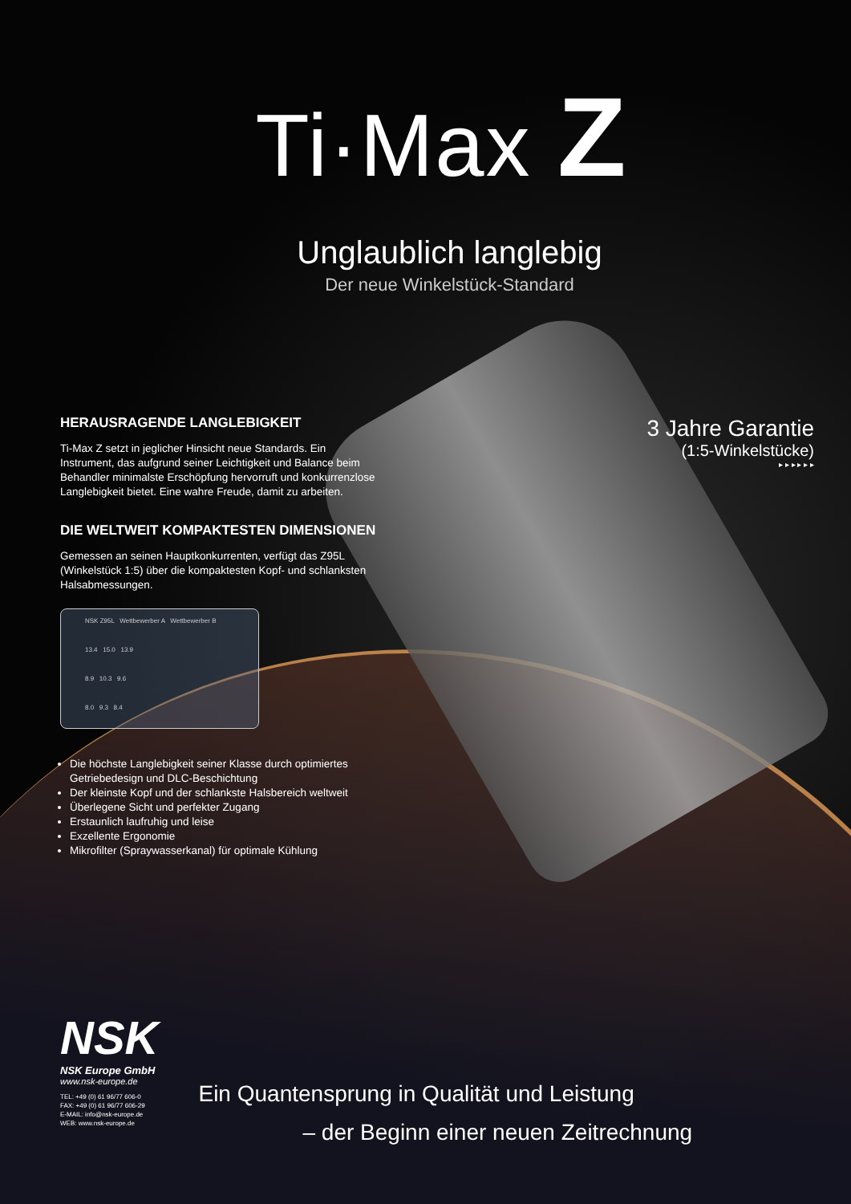Ti·Max Z
Unglaublich langlebig
Der neue Winkelstück-Standard
HERAUSRAGENDE LANGLEBIGKEIT
Ti-Max Z setzt in jeglicher Hinsicht neue Standards. Ein Instrument, das aufgrund seiner Leichtigkeit und Balance beim Behandler minimalste Erschöpfung hervorruft und konkurrenzlose Langlebigkeit bietet. Eine wahre Freude, damit zu arbeiten.
DIE WELTWEIT KOMPAKTESTEN DIMENSIONEN
Gemessen an seinen Hauptkonkurrenten, verfügt das Z95L (Winkelstück 1:5) über die kompaktesten Kopf- und schlanksten Halsabmessungen.
NSK Z95L Wettbewerber A Wettbewerber B
13.4 15.0 13.9
8.9 10.3 9.6
8.0 9.3 8.4
Die höchste Langlebigkeit seiner Klasse durch optimiertes Getriebedesign und DLC-Beschichtung
Der kleinste Kopf und der schlankste Halsbereich weltweit
Überlegene Sicht und perfekter Zugang
Erstaunlich laufruhig und leise
Exzellente Ergonomie
Mikrofilter (Spraywasserkanal) für optimale Kühlung
3 Jahre Garantie
(1:5-Winkelstücke)
▸ ▸ ▸ ▸ ▸ ▸
NSK
NSK Europe GmbH
www.nsk-europe.de
TEL: +49 (0) 61 96/77 606-0
FAX: +49 (0) 61 96/77 606-29
E-MAIL: info@nsk-europe.de
WEB: www.nsk-europe.de
Ein Quantensprung in Qualität und Leistung
– der Beginn einer neuen Zeitrechnung